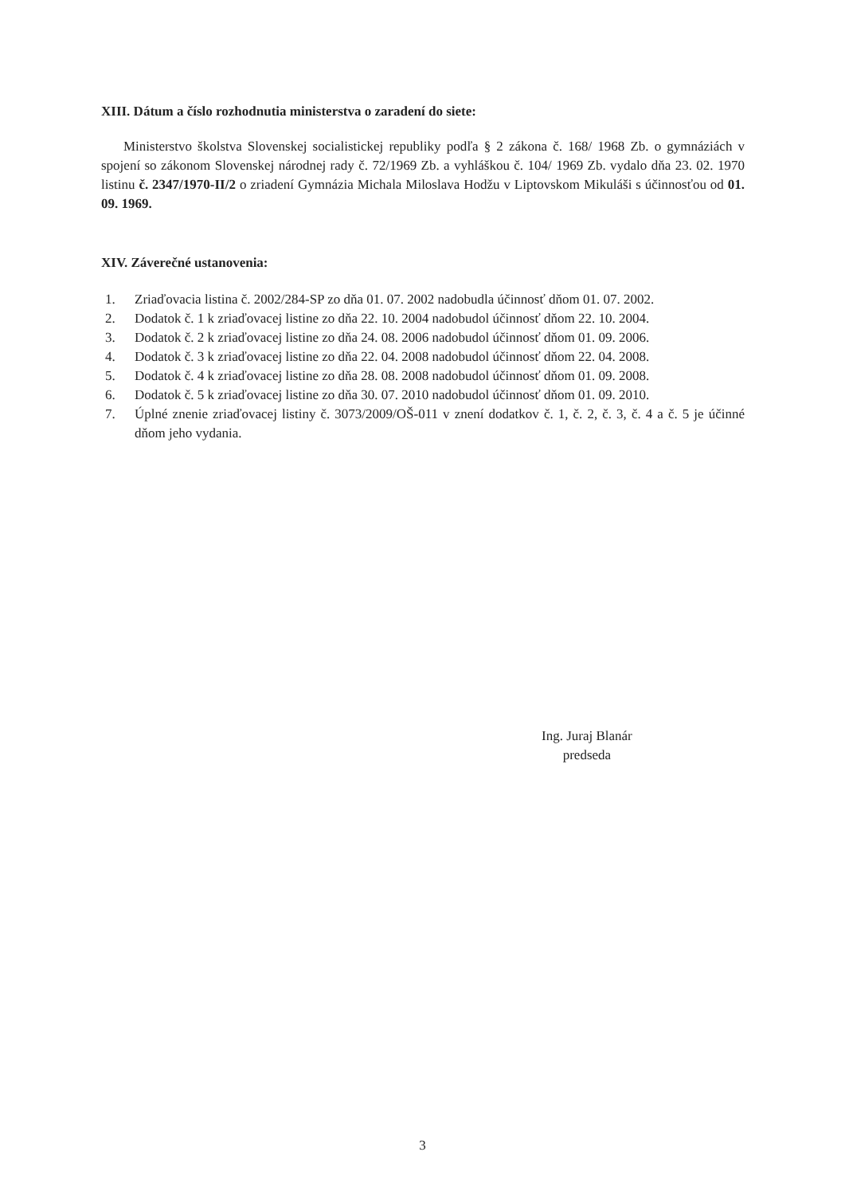XIII. Dátum a číslo rozhodnutia ministerstva o zaradení do siete:
Ministerstvo školstva Slovenskej socialistickej republiky podľa § 2 zákona č. 168/ 1968 Zb. o gymnáziách v spojení so zákonom Slovenskej národnej rady č. 72/1969 Zb. a vyhláškou č. 104/ 1969 Zb. vydalo dňa 23. 02. 1970 listinu č. 2347/1970-II/2 o zriadení Gymnázia Michala Miloslava Hodžu v Liptovskom Mikuláši s účinnosťou od 01. 09. 1969.
XIV. Záverečné ustanovenia:
1. Zriaďovacia listina č. 2002/284-SP zo dňa 01. 07. 2002 nadobudla účinnosť dňom 01. 07. 2002.
2. Dodatok č. 1 k zriaďovacej listine zo dňa 22. 10. 2004 nadobudol účinnosť dňom 22. 10. 2004.
3. Dodatok č. 2 k zriaďovacej listine zo dňa 24. 08. 2006 nadobudol účinnosť dňom 01. 09. 2006.
4. Dodatok č. 3 k zriaďovacej listine zo dňa 22. 04. 2008 nadobudol účinnosť dňom 22. 04. 2008.
5. Dodatok č. 4 k zriaďovacej listine zo dňa 28. 08. 2008 nadobudol účinnosť dňom 01. 09. 2008.
6. Dodatok č. 5 k zriaďovacej listine zo dňa 30. 07. 2010 nadobudol účinnosť dňom 01. 09. 2010.
7. Úplné znenie zriaďovacej listiny č. 3073/2009/OŠ-011 v znení dodatkov č. 1, č. 2, č. 3, č. 4 a č. 5 je účinné dňom jeho vydania.
Ing. Juraj Blanár
predseda
3